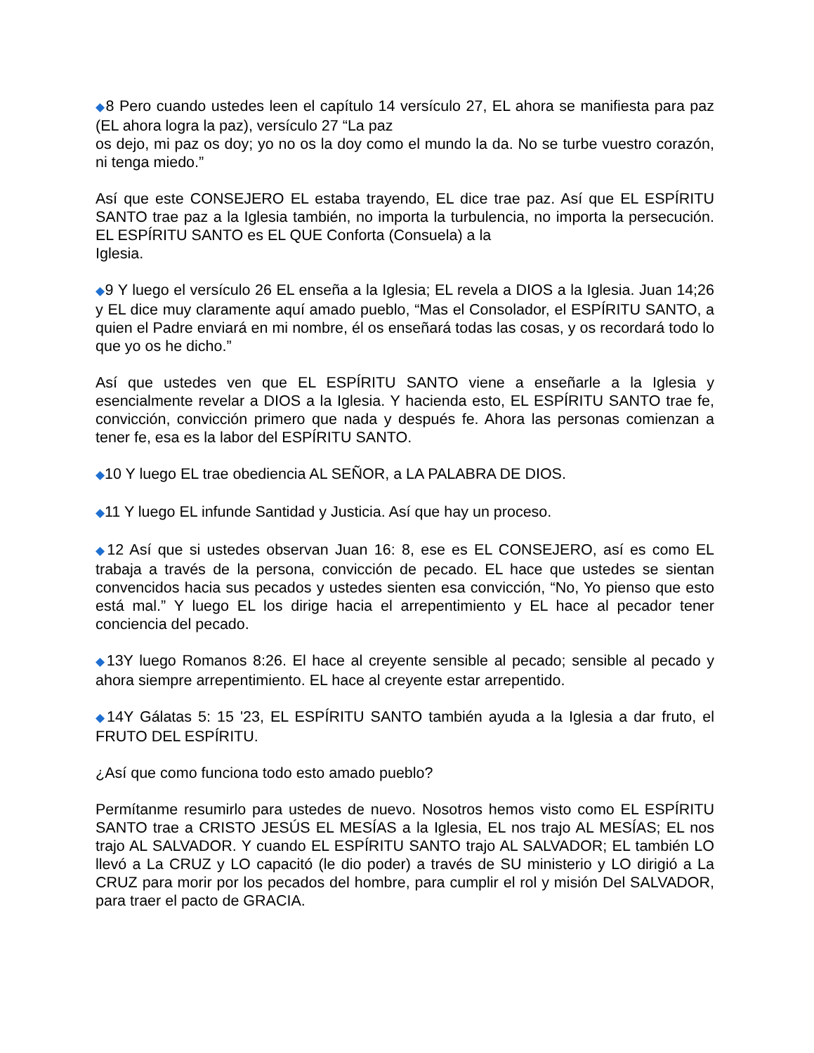◆8 Pero cuando ustedes leen el capítulo 14 versículo 27, EL ahora se manifiesta para paz (EL ahora logra la paz), versículo 27 “La paz
os dejo, mi paz os doy; yo no os la doy como el mundo la da. No se turbe vuestro corazón, ni tenga miedo.”
Así que este CONSEJERO EL estaba trayendo, EL dice trae paz. Así que EL ESPÍRITU SANTO trae paz a la Iglesia también, no importa la turbulencia, no importa la persecución. EL ESPÍRITU SANTO es EL QUE Conforta (Consuela) a la
Iglesia.
◆9 Y luego el versículo 26 EL enseña a la Iglesia; EL revela a DIOS a la Iglesia. Juan 14;26 y EL dice muy claramente aquí amado pueblo, “Mas el Consolador, el ESPÍRITU SANTO, a quien el Padre enviará en mi nombre, él os enseñará todas las cosas, y os recordará todo lo que yo os he dicho.”
Así que ustedes ven que EL ESPÍRITU SANTO viene a enseñarle a la Iglesia y esencialmente revelar a DIOS a la Iglesia. Y hacienda esto, EL ESPÍRITU SANTO trae fe, convicción, convicción primero que nada y después fe. Ahora las personas comienzan a tener fe, esa es la labor del ESPÍRITU SANTO.
◆10 Y luego EL trae obediencia AL SEÑOR, a LA PALABRA DE DIOS.
◆11 Y luego EL infunde Santidad y Justicia. Así que hay un proceso.
◆12 Así que si ustedes observan Juan 16: 8, ese es EL CONSEJERO, así es como EL trabaja a través de la persona, convicción de pecado. EL hace que ustedes se sientan convencidos hacia sus pecados y ustedes sienten esa convicción, “No, Yo pienso que esto está mal.” Y luego EL los dirige hacia el arrepentimiento y EL hace al pecador tener conciencia del pecado.
◆13Y luego Romanos 8:26. El hace al creyente sensible al pecado; sensible al pecado y ahora siempre arrepentimiento. EL hace al creyente estar arrepentido.
◆14Y Gálatas 5: 15 '23, EL ESPÍRITU SANTO también ayuda a la Iglesia a dar fruto, el FRUTO DEL ESPÍRITU.
¿Así que como funciona todo esto amado pueblo?
Permítanme resumirlo para ustedes de nuevo. Nosotros hemos visto como EL ESPÍRITU SANTO trae a CRISTO JESÚS EL MESÍAS a la Iglesia, EL nos trajo AL MESÍAS; EL nos trajo AL SALVADOR. Y cuando EL ESPÍRITU SANTO trajo AL SALVADOR; EL también LO llevó a La CRUZ y LO capacitó (le dio poder) a través de SU ministerio y LO dirigió a La CRUZ para morir por los pecados del hombre, para cumplir el rol y misión Del SALVADOR, para traer el pacto de GRACIA.